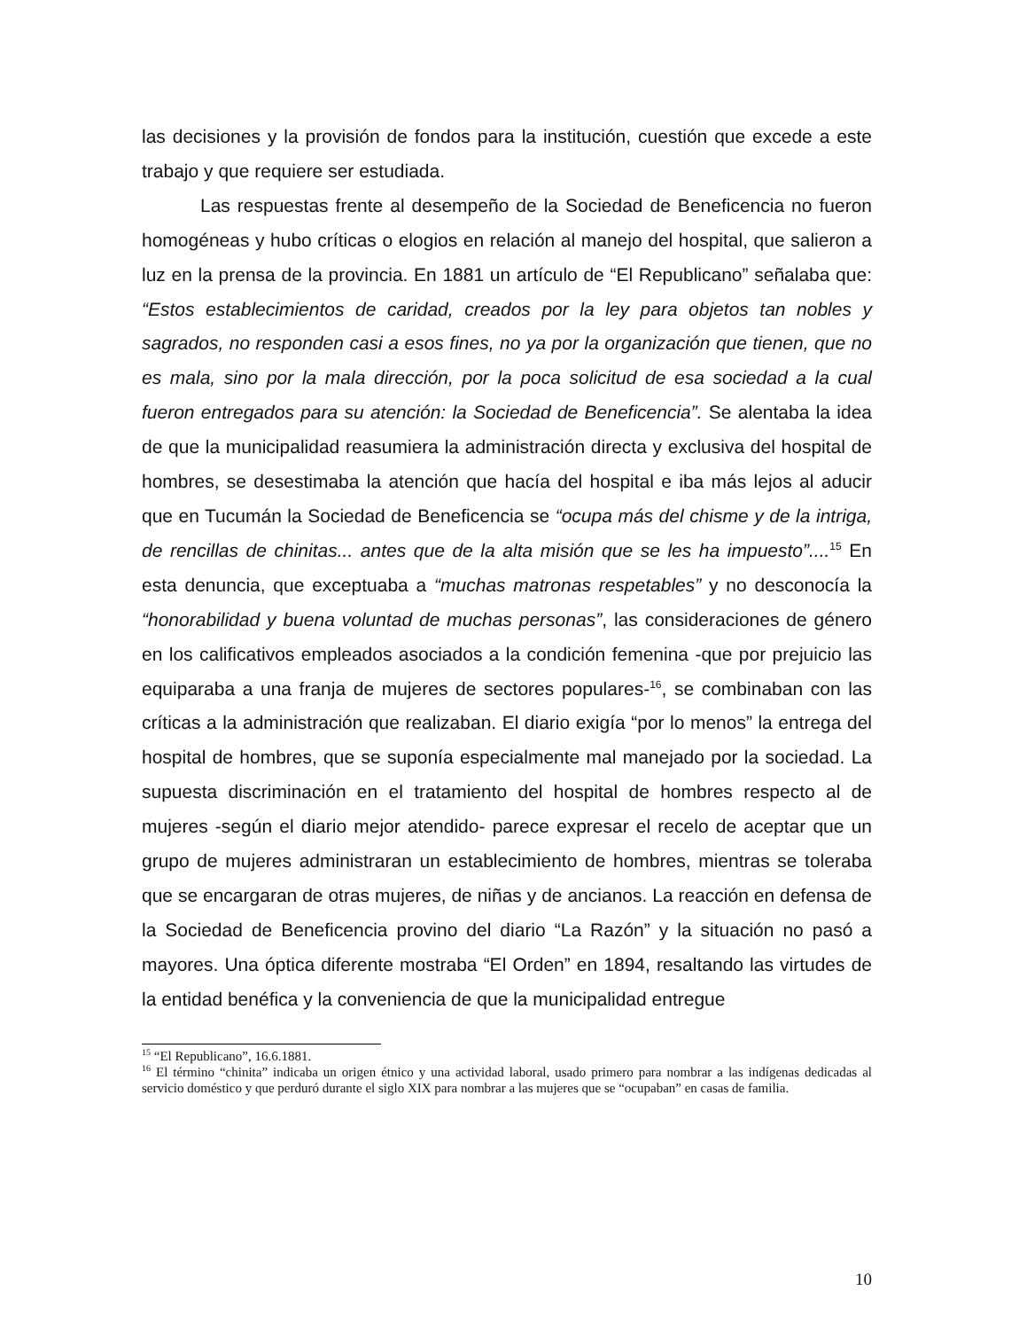las decisiones y la provisión de fondos para la institución, cuestión que excede a este trabajo y que requiere ser estudiada.
Las respuestas frente al desempeño de la Sociedad de Beneficencia no fueron homogéneas y hubo críticas o elogios en relación al manejo del hospital, que salieron a luz en la prensa de la provincia. En 1881 un artículo de “El Republicano” señalaba que: “Estos establecimientos de caridad, creados por la ley para objetos tan nobles y sagrados, no responden casi a esos fines, no ya por la organización que tienen, que no es mala, sino por la mala dirección, por la poca solicitud de esa sociedad a la cual fueron entregados para su atención: la Sociedad de Beneficencia”. Se alentaba la idea de que la municipalidad reasumiera la administración directa y exclusiva del hospital de hombres, se desestimaba la atención que hacía del hospital e iba más lejos al aducir que en Tucumán la Sociedad de Beneficencia se “ocupa más del chisme y de la intriga, de rencillas de chinitas... antes que de la alta misión que se les ha impuesto”....<sup>15</sup> En esta denuncia, que exceptuaba a “muchas matronas respetables” y no desconocía la “honorabilidad y buena voluntad de muchas personas”, las consideraciones de género en los calificativos empleados asociados a la condición femenina -que por prejuicio las equiparaba a una franja de mujeres de sectores populares-<sup>16</sup>, se combinaban con las críticas a la administración que realizaban. El diario exigía “por lo menos” la entrega del hospital de hombres, que se suponía especialmente mal manejado por la sociedad. La supuesta discriminación en el tratamiento del hospital de hombres respecto al de mujeres -según el diario mejor atendido- parece expresar el recelo de aceptar que un grupo de mujeres administraran un establecimiento de hombres, mientras se toleraba que se encargaran de otras mujeres, de niñas y de ancianos. La reacción en defensa de la Sociedad de Beneficencia provino del diario “La Razón” y la situación no pasó a mayores. Una óptica diferente mostraba “El Orden” en 1894, resaltando las virtudes de la entidad benéfica y la conveniencia de que la municipalidad entregue
<sup>15</sup> “El Republicano”, 16.6.1881.
<sup>16</sup> El término “chinita” indicaba un origen étnico y una actividad laboral, usado primero para nombrar a las indígenas dedicadas al servicio doméstico y que perduró durante el siglo XIX para nombrar a las mujeres que se “ocupaban” en casas de familia.
10